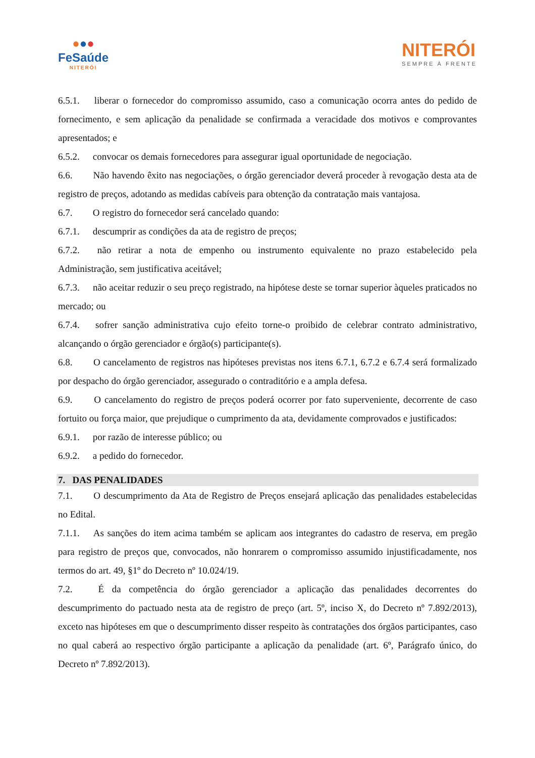●●●
FeSaúde
NITERÓI
NITERÓI
SEMPRE À FRENTE
6.5.1. liberar o fornecedor do compromisso assumido, caso a comunicação ocorra antes do pedido de fornecimento, e sem aplicação da penalidade se confirmada a veracidade dos motivos e comprovantes apresentados; e
6.5.2. convocar os demais fornecedores para assegurar igual oportunidade de negociação.
6.6. Não havendo êxito nas negociações, o órgão gerenciador deverá proceder à revogação desta ata de registro de preços, adotando as medidas cabíveis para obtenção da contratação mais vantajosa.
6.7. O registro do fornecedor será cancelado quando:
6.7.1. descumprir as condições da ata de registro de preços;
6.7.2. não retirar a nota de empenho ou instrumento equivalente no prazo estabelecido pela Administração, sem justificativa aceitável;
6.7.3. não aceitar reduzir o seu preço registrado, na hipótese deste se tornar superior àqueles praticados no mercado; ou
6.7.4. sofrer sanção administrativa cujo efeito torne-o proibido de celebrar contrato administrativo, alcançando o órgão gerenciador e órgão(s) participante(s).
6.8. O cancelamento de registros nas hipóteses previstas nos itens 6.7.1, 6.7.2 e 6.7.4 será formalizado por despacho do órgão gerenciador, assegurado o contraditório e a ampla defesa.
6.9. O cancelamento do registro de preços poderá ocorrer por fato superveniente, decorrente de caso fortuito ou força maior, que prejudique o cumprimento da ata, devidamente comprovados e justificados:
6.9.1. por razão de interesse público; ou
6.9.2. a pedido do fornecedor.
7. DAS PENALIDADES
7.1. O descumprimento da Ata de Registro de Preços ensejará aplicação das penalidades estabelecidas no Edital.
7.1.1. As sanções do item acima também se aplicam aos integrantes do cadastro de reserva, em pregão para registro de preços que, convocados, não honrarem o compromisso assumido injustificadamente, nos termos do art. 49, §1º do Decreto nº 10.024/19.
7.2. É da competência do órgão gerenciador a aplicação das penalidades decorrentes do descumprimento do pactuado nesta ata de registro de preço (art. 5º, inciso X, do Decreto nº 7.892/2013), exceto nas hipóteses em que o descumprimento disser respeito às contratações dos órgãos participantes, caso no qual caberá ao respectivo órgão participante a aplicação da penalidade (art. 6º, Parágrafo único, do Decreto nº 7.892/2013).